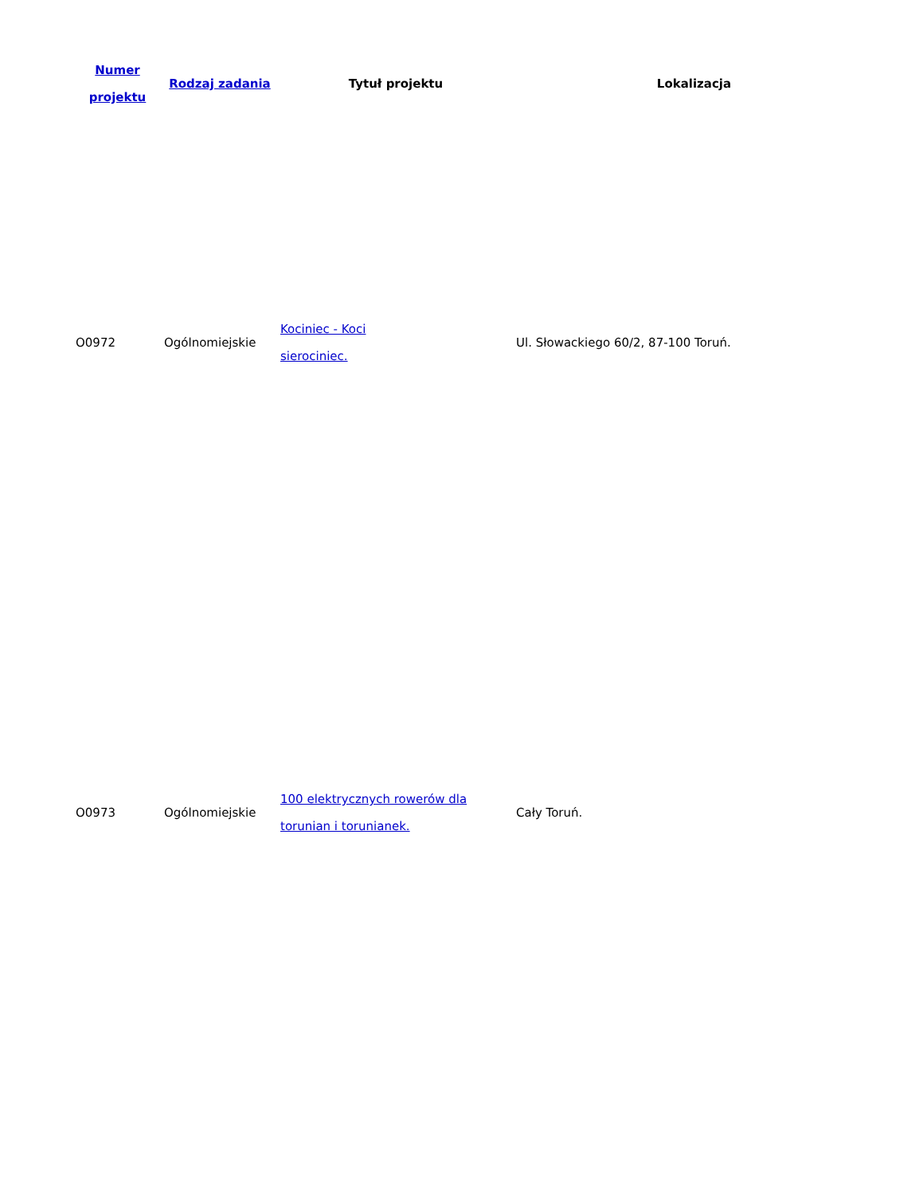| Numer projektu | Rodzaj zadania | Tytuł projektu | Lokalizacja |
| --- | --- | --- | --- |
| O0972 | Ogólnomiejskie | Kociniec - Koci sierociniec. | Ul. Słowackiego 60/2, 87-100 Toruń. |
| O0973 | Ogólnomiejskie | 100 elektrycznych rowerów dla torunian i torunianek. | Cały Toruń. |